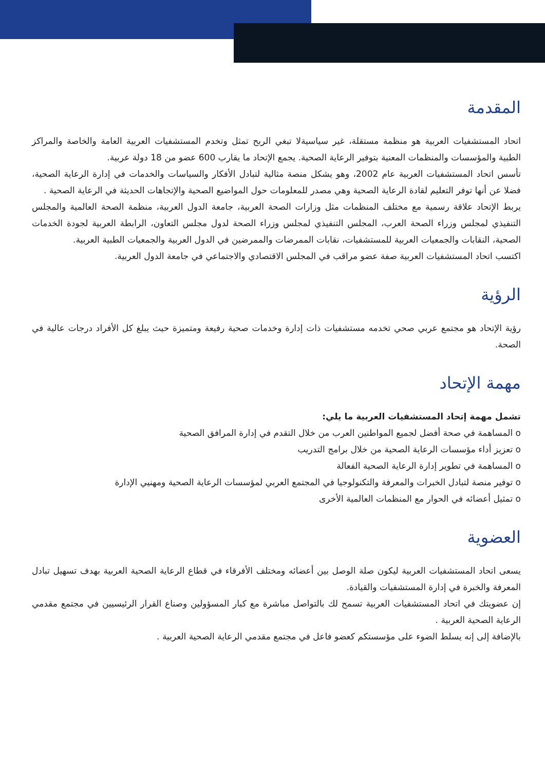المقدمة
اتحاد المستشفيات العربية هو منظمة مستقلة، غير سياسيةلا تبغي الربح تمثل وتخدم المستشفيات العربية العامة والخاصة والمراكز الطبية والمؤسسات والمنظمات المعنية بتوفير الرعاية الصحية. يجمع الإتحاد ما يقارب 600 عضو من 18 دولة عربية.
تأسس اتحاد المستشفيات العربية عام 2002، وهو يشكل منصة مثالية لتبادل الأفكار والسياسات والخدمات في إدارة الرعاية الصحية، فضلا عن أنها توفر التعليم لقادة الرعاية الصحية وهي مصدر للمعلومات حول المواضيع الصحية والإتجاهات الحديثة في الرعاية الصحية .
يربط الإتحاد علاقة رسمية مع مختلف المنظمات مثل وزارات الصحة العربية، جامعة الدول العربية، منظمة الصحة العالمية والمجلس التنفيذي لمجلس وزراء الصحة العرب، المجلس التنفيذي لمجلس وزراء الصحة لدول مجلس التعاون، الرابطة العربية لجودة الخدمات الصحية، النقابات والجمعيات العربية للمستشفيات، نقابات الممرضات والممرضين في الدول العربية والجمعيات الطبية العربية.
اكتسب اتحاد المستشفيات العربية صفة عضو مراقب في المجلس الاقتصادي والاجتماعي في جامعة الدول العربية.
الرؤية
رؤية الإتحاد هو مجتمع عربي صحي تخدمه مستشفيات ذات إدارة وخدمات صحية رفيعة ومتميزة حيث يبلغ كل الأفراد درجات عالية في الصحة.
مهمة الإتحاد
تشمل مهمة إتحاد المستشفيات العربية ما يلي:
o المساهمة في صحة أفضل لجميع المواطنين العرب من خلال التقدم في إدارة المرافق الصحية
o تعزيز أداء مؤسسات الرعاية الصحية من خلال برامج التدريب
o المساهمة في تطوير إدارة الرعاية الصحية الفعالة
o توفير منصة لتبادل الخبرات والمعرفة والتكنولوجيا في المجتمع العربي لمؤسسات الرعاية الصحية ومهنيي الإدارة
o تمثيل أعضائه في الحوار مع المنظمات العالمية الأخرى
العضوية
يسعى اتحاد المستشفيات العربية ليكون صلة الوصل بين أعضائه ومختلف الأفرقاء في قطاع الرعاية الصحية العربية بهدف تسهيل تبادل المعرفة والخبرة في إدارة المستشفيات والقيادة.
إن عضويتك في اتحاد المستشفيات العربية تسمح لك بالتواصل مباشرة مع كبار المسؤولين وصناع القرار الرئيسيين في مجتمع مقدمي الرعاية الصحية العربية .
بالإضافة إلى إنه يسلط الضوء على مؤسستكم كعضو فاعل في مجتمع مقدمي الرعاية الصحية العربية .